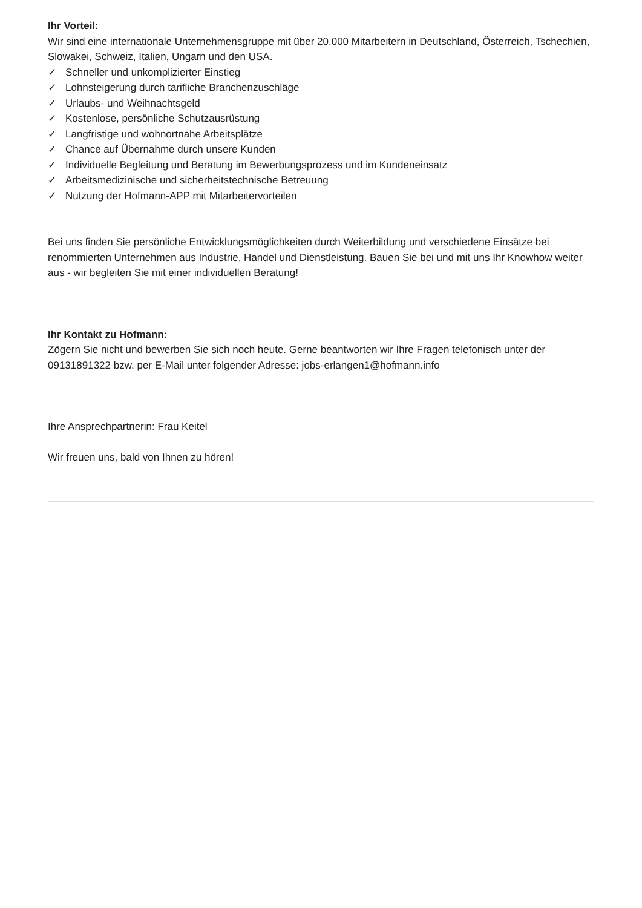Ihr Vorteil:
Wir sind eine internationale Unternehmensgruppe mit über 20.000 Mitarbeitern in Deutschland, Österreich, Tschechien, Slowakei, Schweiz, Italien, Ungarn und den USA.
✓ Schneller und unkomplizierter Einstieg
✓ Lohnsteigerung durch tarifliche Branchenzuschläge
✓ Urlaubs- und Weihnachtsgeld
✓ Kostenlose, persönliche Schutzausrüstung
✓ Langfristige und wohnortnahe Arbeitsplätze
✓ Chance auf Übernahme durch unsere Kunden
✓ Individuelle Begleitung und Beratung im Bewerbungsprozess und im Kundeneinsatz
✓ Arbeitsmedizinische und sicherheitstechnische Betreuung
✓ Nutzung der Hofmann-APP mit Mitarbeitervorteilen
Bei uns finden Sie persönliche Entwicklungsmöglichkeiten durch Weiterbildung und verschiedene Einsätze bei renommierten Unternehmen aus Industrie, Handel und Dienstleistung. Bauen Sie bei und mit uns Ihr Knowhow weiter aus - wir begleiten Sie mit einer individuellen Beratung!
Ihr Kontakt zu Hofmann:
Zögern Sie nicht und bewerben Sie sich noch heute. Gerne beantworten wir Ihre Fragen telefonisch unter der 09131891322 bzw. per E-Mail unter folgender Adresse: jobs-erlangen1@hofmann.info
Ihre Ansprechpartnerin: Frau Keitel
Wir freuen uns, bald von Ihnen zu hören!